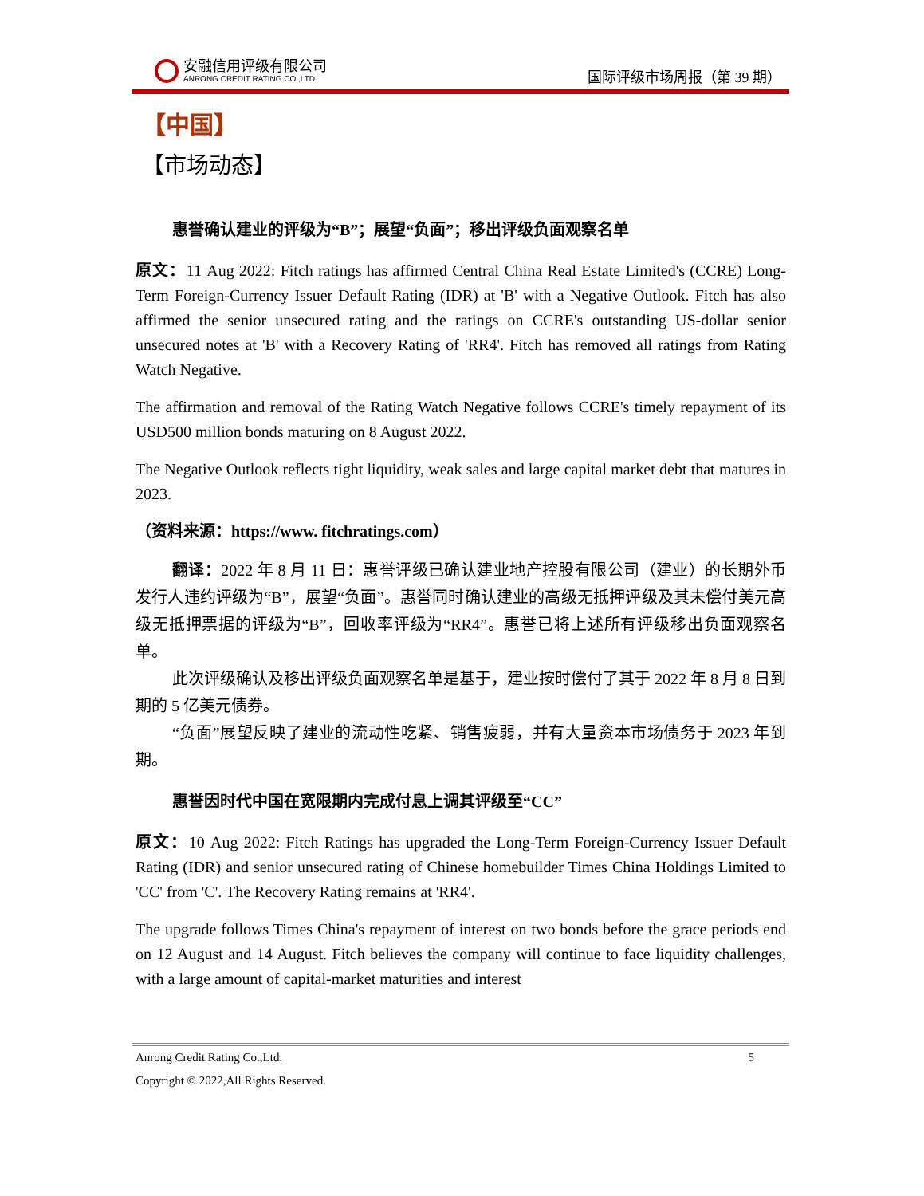安融信用评级有限公司
ANRONG CREDIT RATING CO.,LTD.
国际评级市场周报（第 39 期）
【中国】
【市场动态】
惠誉确认建业的评级为“B”；展望“负面”；移出评级负面观察名单
原文：11 Aug 2022: Fitch ratings has affirmed Central China Real Estate Limited's (CCRE) Long-Term Foreign-Currency Issuer Default Rating (IDR) at 'B' with a Negative Outlook. Fitch has also affirmed the senior unsecured rating and the ratings on CCRE's outstanding US-dollar senior unsecured notes at 'B' with a Recovery Rating of 'RR4'. Fitch has removed all ratings from Rating Watch Negative.
The affirmation and removal of the Rating Watch Negative follows CCRE's timely repayment of its USD500 million bonds maturing on 8 August 2022.
The Negative Outlook reflects tight liquidity, weak sales and large capital market debt that matures in 2023.
（资料来源：https://www. fitchratings.com）
翻译：2022 年 8 月 11 日：惠誉评级已确认建业地产控股有限公司（建业）的长期外币发行人违约评级为“B”，展望“负面”。惠誉同时确认建业的高级无抵押评级及其未偿付美元高级无抵押票据的评级为“B”，回收率评级为“RR4”。惠誉已将上述所有评级移出负面观察名单。
此次评级确认及移出评级负面观察名单是基于，建业按时偿付了其于 2022 年 8 月 8 日到期的 5 亿美元债券。
“负面”展望反映了建业的流动性吃紧、销售疲弱，并有大量资本市场债务于 2023 年到期。
惠誉因时代中国在宽限期内完成付息上调其评级至“CC”
原文：10 Aug 2022: Fitch Ratings has upgraded the Long-Term Foreign-Currency Issuer Default Rating (IDR) and senior unsecured rating of Chinese homebuilder Times China Holdings Limited to 'CC' from 'C'. The Recovery Rating remains at 'RR4'.
The upgrade follows Times China's repayment of interest on two bonds before the grace periods end on 12 August and 14 August. Fitch believes the company will continue to face liquidity challenges, with a large amount of capital-market maturities and interest
Anrong Credit Rating Co.,Ltd. 5
Copyright © 2022,All Rights Reserved.